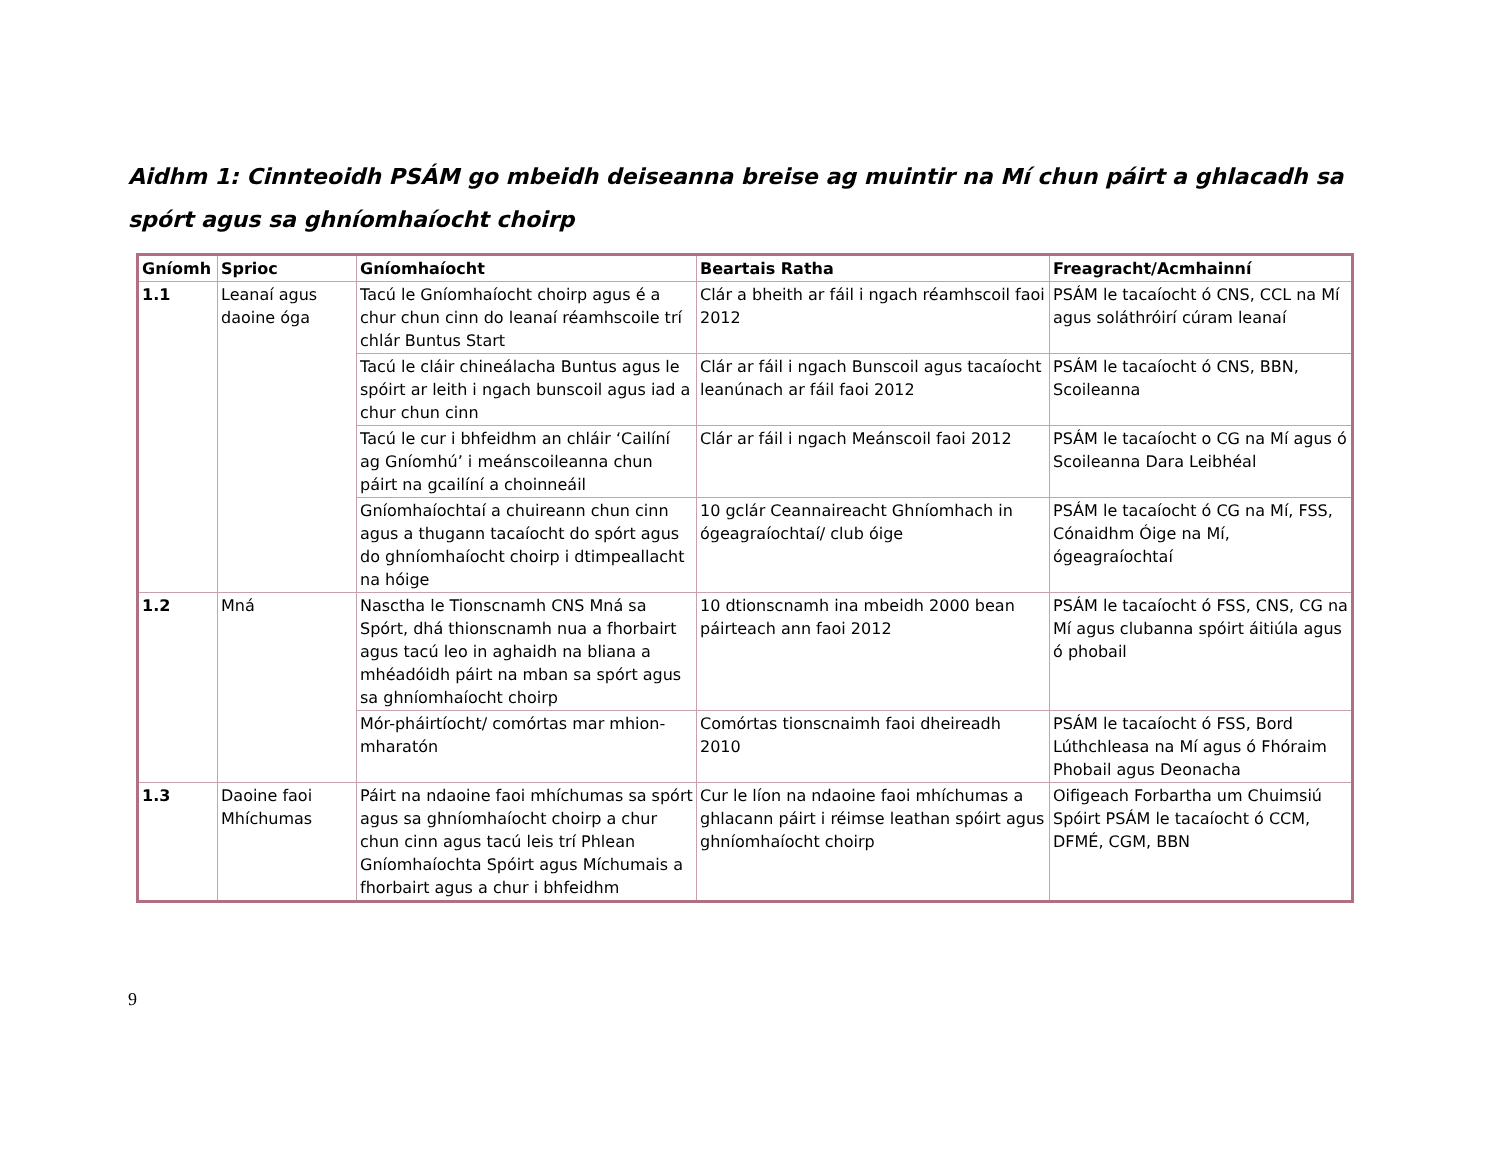Aidhm 1: Cinnteoidh PSÁM go mbeidh deiseanna breise ag muintir na Mí chun páirt a ghlacadh sa spórt agus sa ghníomhaíocht choirp
| Gníomh | Sprioc | Gníomhaíocht | Beartais Ratha | Freagracht/Acmhainní |
| --- | --- | --- | --- | --- |
| 1.1 | Leanaí agus daoine óga | Tacú le Gníomhaíocht choirp agus é a chur chun cinn do leanaí réamhscoile trí chlár Buntus Start | Clár a bheith ar fáil i ngach réamhscoil faoi 2012 | PSÁM le tacaíocht ó CNS, CCL na Mí agus soláthróirí cúram leanaí |
| | | Tacú le cláir chineálacha Buntus agus le spóirt ar leith i ngach bunscoil agus iad a chur chun cinn | Clár ar fáil i ngach Bunscoil agus tacaíocht leanúnach ar fáil faoi 2012 | PSÁM le tacaíocht ó CNS, BBN, Scoileanna |
| | | Tacú le cur i bhfeidhm an chláir ‘Cailíní ag Gníomhú’ i meánscoileanna chun páirt na gcailíní a choinneáil | Clár ar fáil i ngach Meánscoil faoi 2012 | PSÁM le tacaíocht o CG na Mí agus ó Scoileanna Dara Leibhéal |
| | | Gníomhaíochtaí a chuireann chun cinn agus a thugann tacaíocht do spórt agus do ghníomhaíocht choirp i dtimpeallacht na hóige | 10 gclár Ceannaireacht Ghníomhach in ógeagraíochtaí/ club óige | PSÁM le tacaíocht ó CG na Mí, FSS, Cónaidhm Óige na Mí, ógeagraíochtaí |
| 1.2 | Mná | Nasctha le Tionscnamh CNS Mná sa Spórt, dhá thionscnamh nua a fhorbairt agus tacú leo in aghaidh na bliana a mhéadóidh páirt na mban sa spórt agus sa ghníomhaíocht choirp | 10 dtionscnamh ina mbeidh 2000 bean páirteach ann faoi 2012 | PSÁM le tacaíocht ó FSS, CNS, CG na Mí agus clubanna spóirt áitiúla agus ó phobail |
| | | Mór-pháirtíocht/ comórtas mar mhion-mharatón | Comórtas tionscnaimh faoi dheireadh 2010 | PSÁM le tacaíocht ó FSS, Bord Lúthchleasa na Mí agus ó Fhóraim Phobail agus Deonacha |
| 1.3 | Daoine faoi Mhíchumas | Páirt na ndaoine faoi mhíchumas sa spórt agus sa ghníomhaíocht choirp a chur chun cinn agus tacú leis trí Phlean Gníomhaíochta Spóirt agus Míchumais a fhorbairt agus a chur i bhfeidhm | Cur le líon na ndaoine faoi mhíchumas a ghlacann páirt i réimse leathan spóirt agus ghníomhaíocht choirp | Oifigeach Forbartha um Chuimsiú Spóirt PSÁM le tacaíocht ó CCM, DFMÉ, CGM, BBN |
9